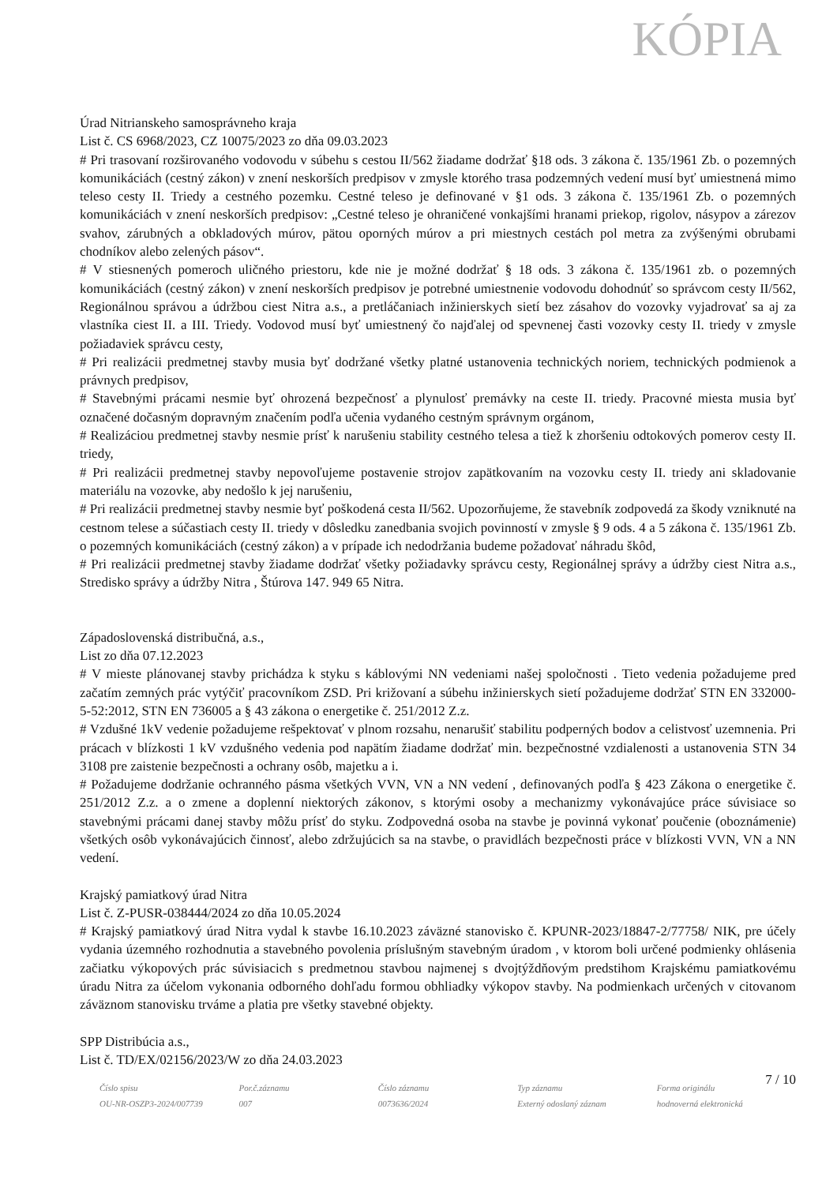KÓPIA
Úrad Nitrianskeho samosprávneho kraja
List č. CS 6968/2023, CZ 10075/2023 zo dňa 09.03.2023
# Pri trasovaní rozširovaného vodovodu v súbehu s cestou II/562 žiadame dodržať §18 ods. 3 zákona č. 135/1961 Zb. o pozemných komunikáciách (cestný zákon) v znení neskorších predpisov v zmysle ktorého trasa podzemných vedení musí byť umiestnená mimo teleso cesty II. Triedy a cestného pozemku. Cestné teleso je definované v §1 ods. 3 zákona č. 135/1961 Zb. o pozemných komunikáciách v znení neskorších predpisov: „Cestné teleso je ohraničené vonkajšími hranami priekop, rigolov, násypov a zárezov svahov, zárubných a obkladových múrov, pätou oporných múrov a pri miestnych cestách pol metra za zvýšenými obrubami chodníkov alebo zelených pásov“.
# V stiesnených pomeroch uličného priestoru, kde nie je možné dodržať § 18 ods. 3 zákona č. 135/1961 zb. o pozemných komunikáciách (cestný zákon) v znení neskorších predpisov je potrebné umiestnenie vodovodu dohodnúť so správcom cesty II/562, Regionálnou správou a údržbou ciest Nitra a.s., a pretláčaniach inžinierskych sietí bez zásahov do vozovky vyjadrovať sa aj za vlastníka ciest II. a III. Triedy. Vodovod musí byť umiestnený čo najďalej od spevnenej časti vozovky cesty II. triedy v zmysle požiadaviek správcu cesty,
# Pri realizácii predmetnej stavby musia byť dodržané všetky platné ustanovenia technických noriem, technických podmienok a právnych predpisov,
# Stavebnými prácami nesmie byť ohrozená bezpečnosť a plynulosť premávky na ceste II. triedy. Pracovné miesta musia byť označené dočasným dopravným značením podľa učenia vydaného cestným správnym orgánom,
# Realizáciou predmetnej stavby nesmie prísť k narušeniu stability cestného telesa a tiež k zhoršeniu odtokových pomerov cesty II. triedy,
# Pri realizácii predmetnej stavby nepovoľujeme postavenie strojov zapätkovaním na vozovku cesty II. triedy ani skladovanie materiálu na vozovke, aby nedošlo k jej narušeniu,
# Pri realizácii predmetnej stavby nesmie byť poškodená cesta II/562. Upozorňujeme, že stavebník zodpovedá za škody vzniknuté na cestnom telese a súčastiach cesty II. triedy v dôsledku zanedbania svojich povinností v zmysle § 9 ods. 4 a 5 zákona č. 135/1961 Zb. o pozemných komunikáciách (cestný zákon) a v prípade ich nedodržania budeme požadovať náhradu škôd,
# Pri realizácii predmetnej stavby žiadame dodržať všetky požiadavky správcu cesty, Regionálnej správy a údržby ciest Nitra a.s., Stredisko správy a údržby Nitra , Štúrova 147. 949 65 Nitra.
Západoslovenská distribučná, a.s.,
List zo dňa 07.12.2023
# V mieste plánovanej stavby prichádza k styku s káblovými NN vedeniami našej spoločnosti . Tieto vedenia požadujeme pred začatím zemných prác vytýčiť pracovníkom ZSD. Pri križovaní a súbehu inžinierskych sietí požadujeme dodržať STN EN 332000-5-52:2012, STN EN 736005 a § 43 zákona o energetike č. 251/2012 Z.z.
# Vzdušné 1kV vedenie požadujeme rešpektovať v plnom rozsahu, nenarušiť stabilitu podperných bodov a celistvosť uzemnenia. Pri prácach v blízkosti 1 kV vzdušného vedenia pod napätím žiadame dodržať min. bezpečnostné vzdialenosti a ustanovenia STN 34 3108 pre zaistenie bezpečnosti a ochrany osôb, majetku a i.
# Požadujeme dodržanie ochranného pásma všetkých VVN, VN a NN vedení , definovaných podľa § 423 Zákona o energetike č. 251/2012 Z.z. a o zmene a doplenní niektorých zákonov, s ktorými osoby a mechanizmy vykonávajúce práce súvisiace so stavebnými prácami danej stavby môžu prísť do styku. Zodpovedná osoba na stavbe je povinná vykonať poučenie (oboznámenie) všetkých osôb vykonávajúcich činnosť, alebo zdržujúcich sa na stavbe, o pravidlách bezpečnosti práce v blízkosti VVN, VN a NN vedení.
Krajský pamiatkový úrad Nitra
List č. Z-PUSR-038444/2024 zo dňa 10.05.2024
# Krajský pamiatkový úrad Nitra vydal k stavbe 16.10.2023 záväzné stanovisko č. KPUNR-2023/18847-2/77758/ NIK, pre účely vydania územného rozhodnutia a stavebného povolenia príslušným stavebným úradom , v ktorom boli určené podmienky ohlásenia začiatku výkopových prác súvisiacich s predmetnou stavbou najmenej s dvojtýždňovým predstihom Krajskému pamiatkovému úradu Nitra za účelom vykonania odborného dohľadu formou obhliadky výkopov stavby. Na podmienkach určených v citovanom záväznom stanovisku trváme a platia pre všetky stavebné objekty.
SPP Distribúcia a.s.,
List č. TD/EX/02156/2023/W zo dňa 24.03.2023
7 / 10
Číslo spisu
OU-NR-OSZP3-2024/007739
Por.č.záznamu
007
Číslo záznamu
0073636/2024
Typ záznamu
Externý odoslaný záznam
Forma originálu
hodnoverná elektronická